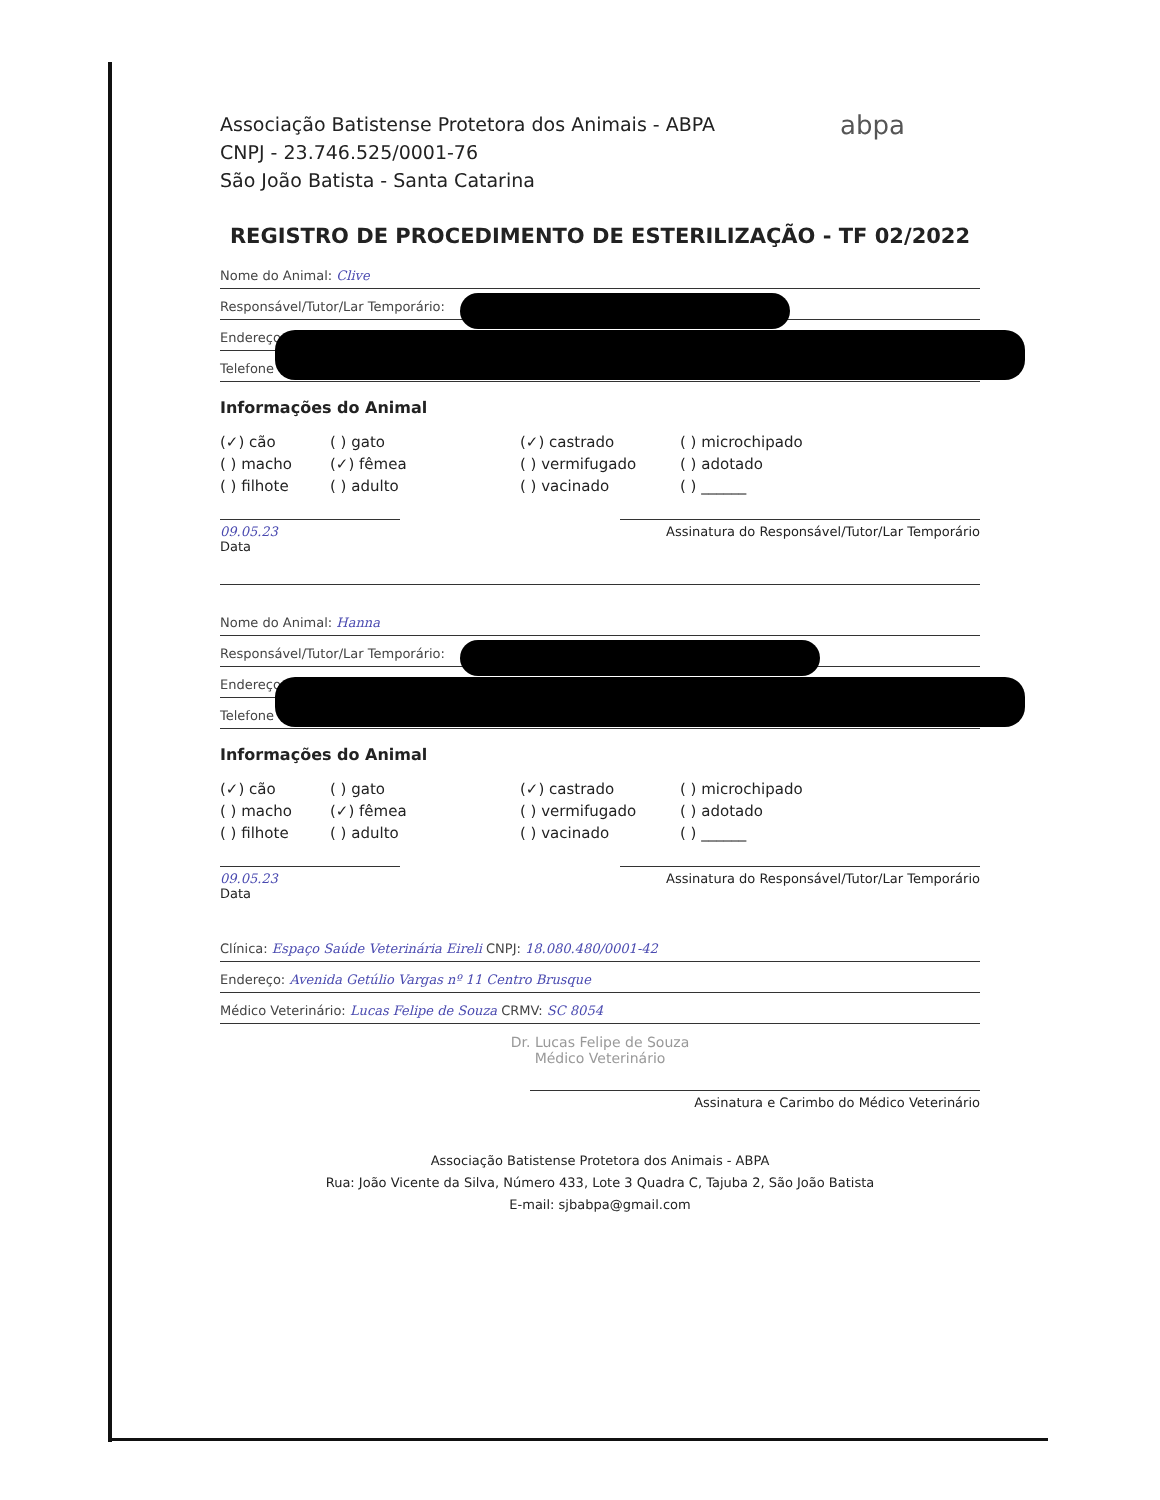abpa
Associação Batistense Protetora dos Animais - ABPA
CNPJ - 23.746.525/0001-76
São João Batista - Santa Catarina
REGISTRO DE PROCEDIMENTO DE ESTERILIZAÇÃO - TF 02/2022
Nome do Animal: Clive
Responsável/Tutor/Lar Temporário:
Endereço
Telefone
Informações do Animal
(✓) cão ( ) gato (✓) castrado ( ) microchipado ( ) macho (✓) fêmea ( ) vermifugado ( ) adotado ( ) filhote ( ) adulto ( ) vacinado ( ) ______
09.05.23
Data
Assinatura do Responsável/Tutor/Lar Temporário
Nome do Animal: Hanna
Responsável/Tutor/Lar Temporário:
Endereço
Telefone
Informações do Animal
(✓) cão ( ) gato (✓) castrado ( ) microchipado ( ) macho (✓) fêmea ( ) vermifugado ( ) adotado ( ) filhote ( ) adulto ( ) vacinado ( ) ______
09.05.23
Data
Assinatura do Responsável/Tutor/Lar Temporário
Clínica: Espaço Saúde Veterinária Eireli CNPJ: 18.080.480/0001-42
Endereço: Avenida Getúlio Vargas nº 11 Centro Brusque
Médico Veterinário: Lucas Felipe de Souza CRMV: SC 8054
Dr. Lucas Felipe de Souza
Médico Veterinário
Assinatura e Carimbo do Médico Veterinário
Associação Batistense Protetora dos Animais - ABPA
Rua: João Vicente da Silva, Número 433, Lote 3 Quadra C, Tajuba 2, São João Batista
E-mail: sjbabpa@gmail.com